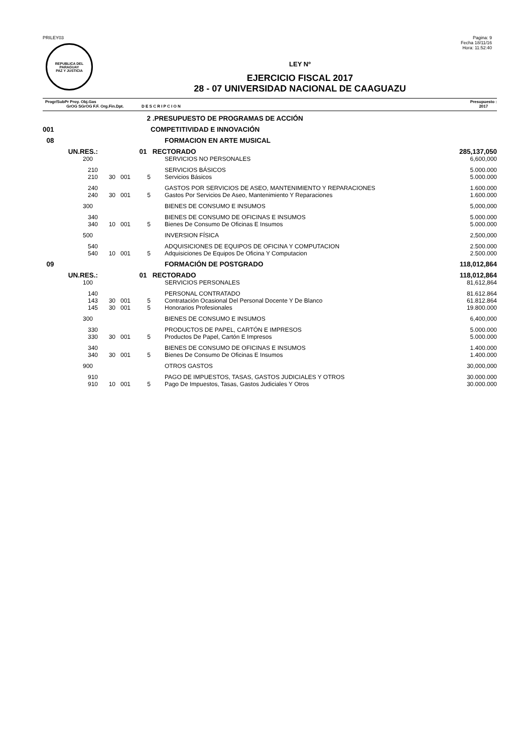PRILEY03
REPUBLICA DEL PARAGUAY
PAZ Y JUSTICIA
Pagina: 9
Fecha 18/11/16
Hora: 11:52:40
LEY Nº
EJERCICIO FISCAL 2017
28 - 07 UNIVERSIDAD NACIONAL DE CAAGUAZU
Progr/SubPr Proy. Obj.Gas
GrOG SGrOG F.F. Org.Fin.Dpt. D E S C R I P C I O N
Presupuesto :
2017
| 2 | | | | .PRESUPUESTO DE PROGRAMAS DE ACCIÓN | | |
| 001 | | | | COMPETITIVIDAD E INNOVACIÓN | | |
| 08 | | | | | FORMACION EN ARTE MUSICAL | |
| UN.RES.: | 01 | | | RECTORADO | | 285,137,050 |
| 200 | | | | | SERVICIOS NO PERSONALES | 6,600,000 |
| 210 | | | | | SERVICIOS BÁSICOS | 5.000.000 |
| 210 | 30 | 001 | 5 | | Servicios Básicos | 5.000.000 |
| 240 | | | | | GASTOS POR SERVICIOS DE ASEO, MANTENIMIENTO Y REPARACIONES | 1.600.000 |
| 240 | 30 | 001 | 5 | | Gastos Por Servicios De Aseo, Mantenimiento Y Reparaciones | 1.600.000 |
| 300 | | | | | BIENES DE CONSUMO E INSUMOS | 5,000,000 |
| 340 | | | | | BIENES DE CONSUMO DE OFICINAS E INSUMOS | 5.000.000 |
| 340 | 10 | 001 | 5 | | Bienes De Consumo De Oficinas E Insumos | 5.000.000 |
| 500 | | | | | INVERSION FÍSICA | 2,500,000 |
| 540 | | | | | ADQUISICIONES DE EQUIPOS DE OFICINA Y COMPUTACION | 2.500.000 |
| 540 | 10 | 001 | 5 | | Adquisiciones De Equipos De Oficina Y Computacion | 2.500.000 |
| 09 | | | | | FORMACIÓN DE POSTGRADO | 118,012,864 |
| UN.RES.: | 01 | | | RECTORADO | | 118,012,864 |
| 100 | | | | | SERVICIOS PERSONALES | 81,612,864 |
| 140 | | | | | PERSONAL CONTRATADO | 81.612.864 |
| 143 | 30 | 001 | 5 | | Contratación Ocasional Del Personal Docente Y De Blanco | 61.812.864 |
| 145 | 30 | 001 | 5 | | Honorarios Profesionales | 19.800.000 |
| 300 | | | | | BIENES DE CONSUMO E INSUMOS | 6,400,000 |
| 330 | | | | | PRODUCTOS DE PAPEL, CARTÓN E IMPRESOS | 5.000.000 |
| 330 | 30 | 001 | 5 | | Productos De Papel, Cartón E Impresos | 5.000.000 |
| 340 | | | | | BIENES DE CONSUMO DE OFICINAS E INSUMOS | 1.400.000 |
| 340 | 30 | 001 | 5 | | Bienes De Consumo De Oficinas E Insumos | 1.400.000 |
| 900 | | | | | OTROS GASTOS | 30,000,000 |
| 910 | | | | | PAGO DE IMPUESTOS, TASAS, GASTOS JUDICIALES Y OTROS | 30.000.000 |
| 910 | 10 | 001 | 5 | | Pago De Impuestos, Tasas, Gastos Judiciales Y Otros | 30.000.000 |